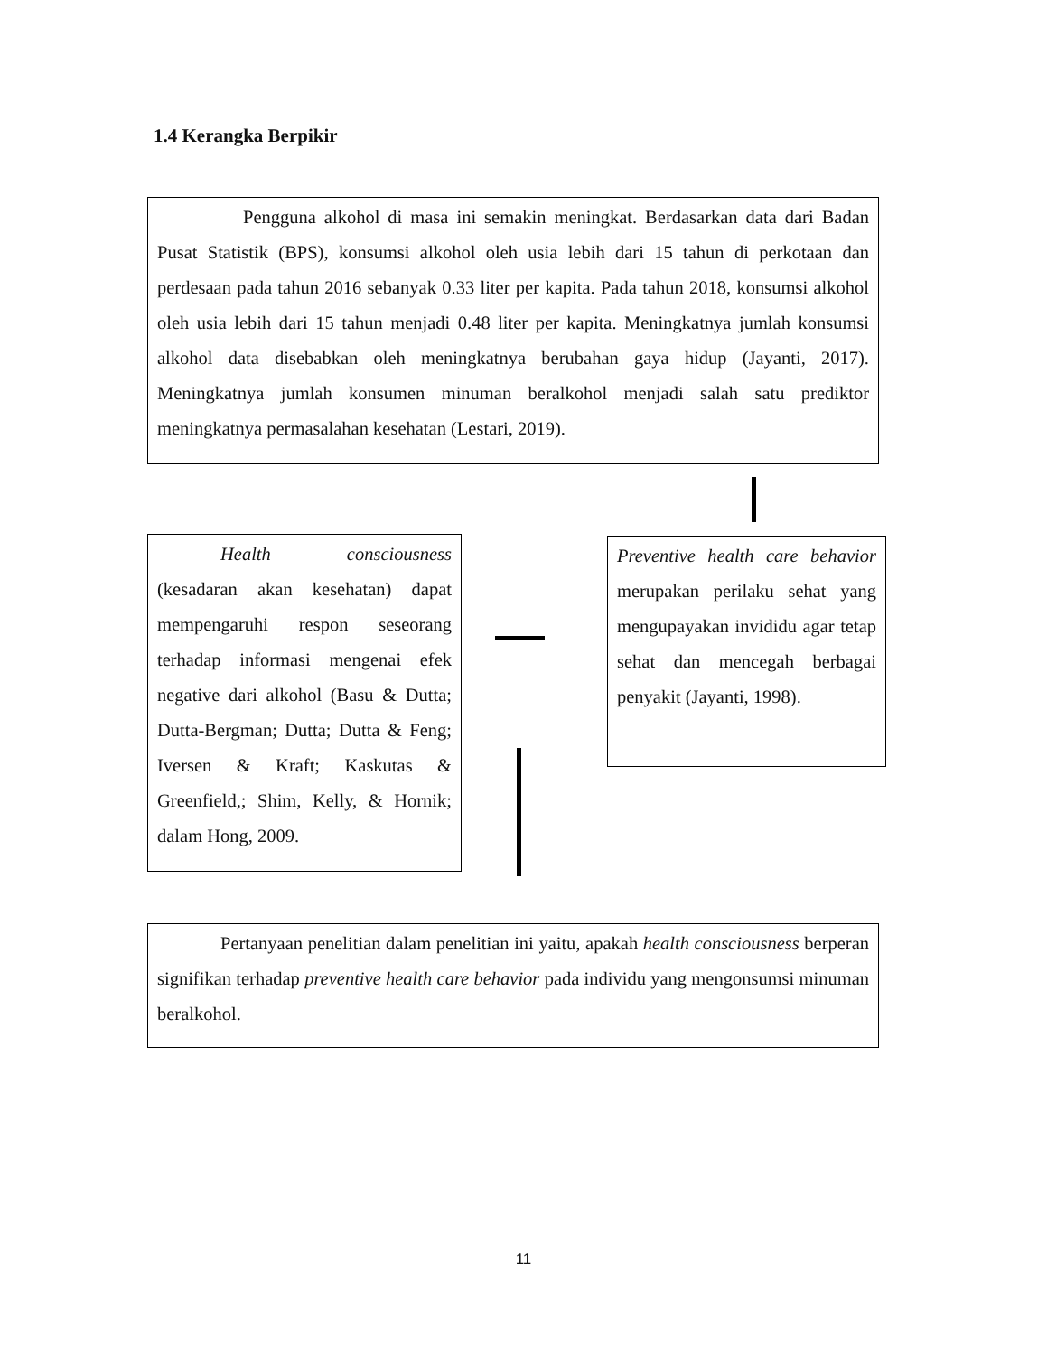1.4 Kerangka Berpikir
Pengguna alkohol di masa ini semakin meningkat. Berdasarkan data dari Badan Pusat Statistik (BPS), konsumsi alkohol oleh usia lebih dari 15 tahun di perkotaan dan perdesaan pada tahun 2016 sebanyak 0.33 liter per kapita. Pada tahun 2018, konsumsi alkohol oleh usia lebih dari 15 tahun menjadi 0.48 liter per kapita. Meningkatnya jumlah konsumsi alkohol data disebabkan oleh meningkatnya berubahan gaya hidup (Jayanti, 2017). Meningkatnya jumlah konsumen minuman beralkohol menjadi salah satu prediktor meningkatnya permasalahan kesehatan (Lestari, 2019).
Health consciousness (kesadaran akan kesehatan) dapat mempengaruhi respon seseorang terhadap informasi mengenai efek negative dari alkohol (Basu & Dutta; Dutta-Bergman; Dutta; Dutta & Feng; Iversen & Kraft; Kaskutas & Greenfield,; Shim, Kelly, & Hornik; dalam Hong, 2009.
Preventive health care behavior merupakan perilaku sehat yang mengupayakan invididu agar tetap sehat dan mencegah berbagai penyakit (Jayanti, 1998).
Pertanyaan penelitian dalam penelitian ini yaitu, apakah health consciousness berperan signifikan terhadap preventive health care behavior pada individu yang mengonsumsi minuman beralkohol.
11